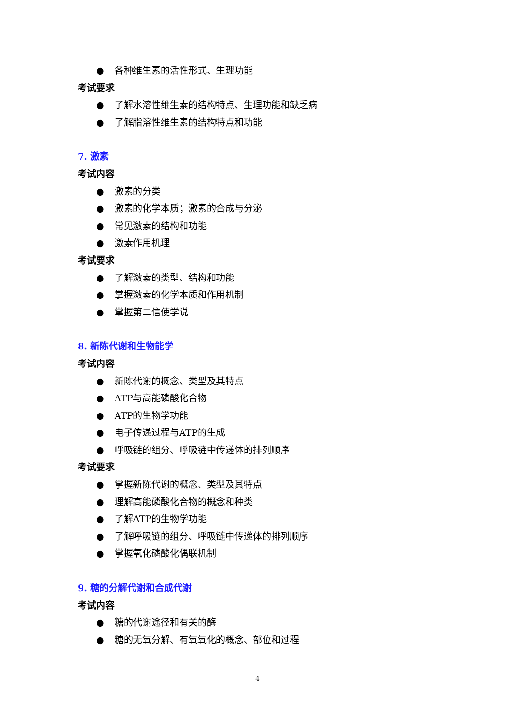● 各种维生素的活性形式、生理功能
考试要求
● 了解水溶性维生素的结构特点、生理功能和缺乏病
● 了解脂溶性维生素的结构特点和功能
7. 激素
考试内容
● 激素的分类
● 激素的化学本质；激素的合成与分泌
● 常见激素的结构和功能
● 激素作用机理
考试要求
● 了解激素的类型、结构和功能
● 掌握激素的化学本质和作用机制
● 掌握第二信使学说
8. 新陈代谢和生物能学
考试内容
● 新陈代谢的概念、类型及其特点
● ATP与高能磷酸化合物
● ATP的生物学功能
● 电子传递过程与ATP的生成
● 呼吸链的组分、呼吸链中传递体的排列顺序
考试要求
● 掌握新陈代谢的概念、类型及其特点
● 理解高能磷酸化合物的概念和种类
● 了解ATP的生物学功能
● 了解呼吸链的组分、呼吸链中传递体的排列顺序
● 掌握氧化磷酸化偶联机制
9. 糖的分解代谢和合成代谢
考试内容
● 糖的代谢途径和有关的酶
● 糖的无氧分解、有氧氧化的概念、部位和过程
4